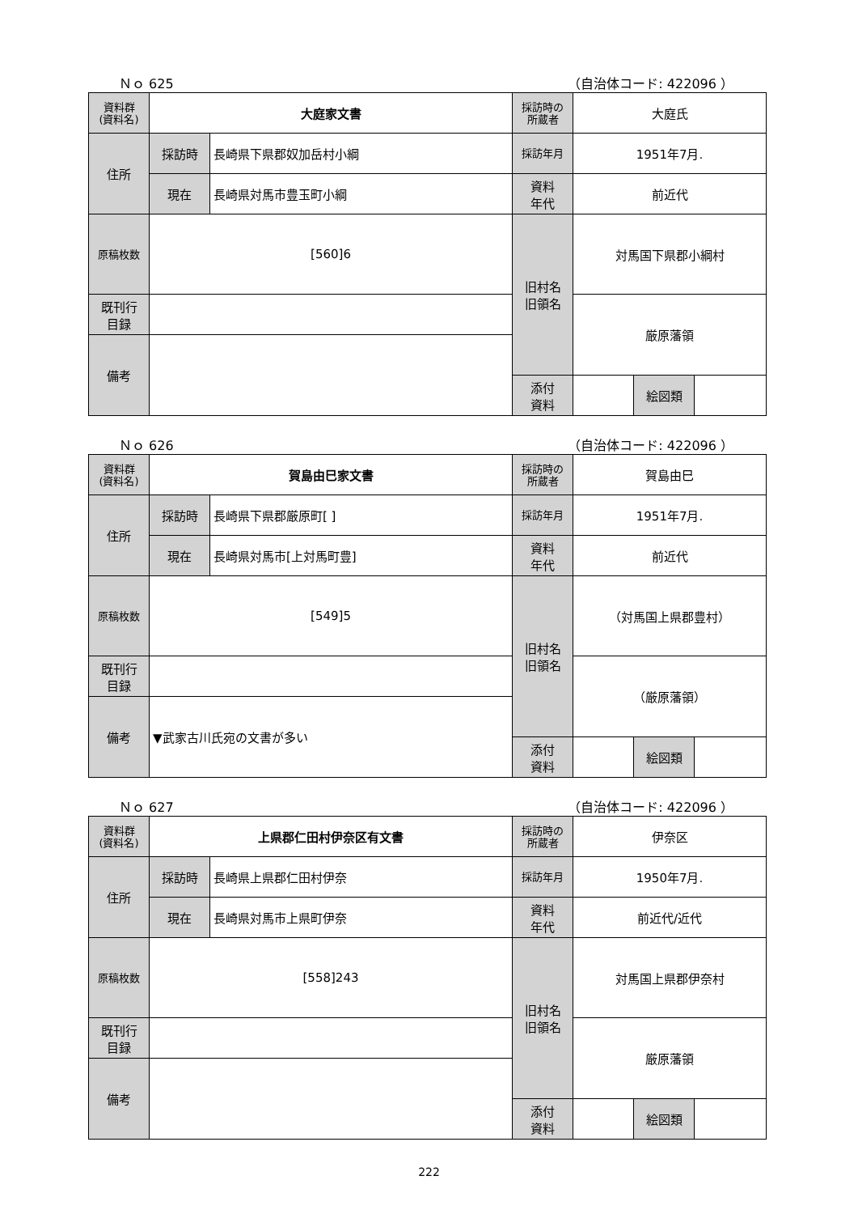Ｎｏ 625 （自治体コード: 422096 ）
| 資料群 (資料名) | 大庭家文書 | | 採訪時の 所蔵者 | 大庭氏 | | |
| 住所 | 採訪時 | 長崎県下県郡奴加岳村小綱 | 採訪年月 | 1951年7月. | | |
| | 現在 | 長崎県対馬市豊玉町小綱 | 資料 年代 | 前近代 | | |
| 原稿枚数 | [560]6 | | 旧村名 旧領名 | 対馬国下県郡小綱村 | | |
| 既刊行 目録 | | | | 厳原藩領 | | |
| 備考 | | | | | | |
| | | | 添付 資料 | | 絵図類 | |
Ｎｏ 626 （自治体コード: 422096 ）
| 資料群 (資料名) | 賀島由巳家文書 | | 採訪時の 所蔵者 | 賀島由巳 | | |
| 住所 | 採訪時 | 長崎県下県郡厳原町[ ] | 採訪年月 | 1951年7月. | | |
| | 現在 | 長崎県対馬市[上対馬町豊] | 資料 年代 | 前近代 | | |
| 原稿枚数 | [549]5 | | 旧村名 旧領名 | （対馬国上県郡豊村） | | |
| 既刊行 目録 | | | | （厳原藩領） | | |
| 備考 | ▼武家古川氏宛の文書が多い | | | | | |
| | | | 添付 資料 | | 絵図類 | |
Ｎｏ 627 （自治体コード: 422096 ）
| 資料群 (資料名) | 上県郡仁田村伊奈区有文書 | | 採訪時の 所蔵者 | 伊奈区 | | |
| 住所 | 採訪時 | 長崎県上県郡仁田村伊奈 | 採訪年月 | 1950年7月. | | |
| | 現在 | 長崎県対馬市上県町伊奈 | 資料 年代 | 前近代/近代 | | |
| 原稿枚数 | [558]243 | | 旧村名 旧領名 | 対馬国上県郡伊奈村 | | |
| 既刊行 目録 | | | | 厳原藩領 | | |
| 備考 | | | | | | |
| | | | 添付 資料 | | 絵図類 | |
222